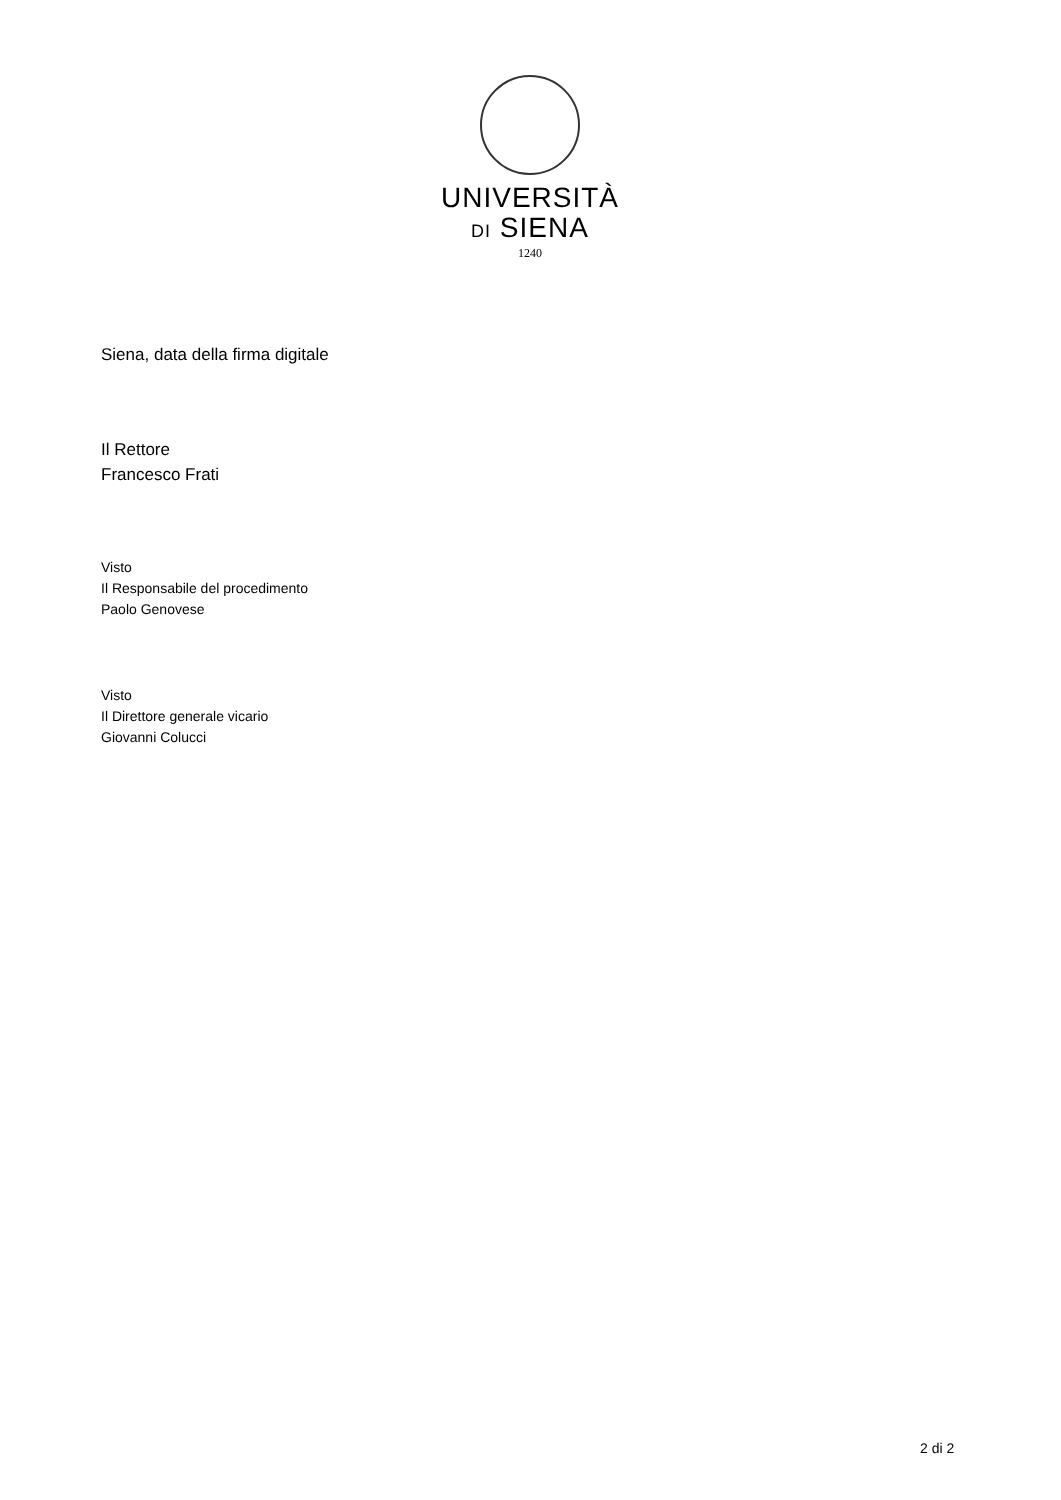UNIVERSITÀ
DI SIENA
1240
Siena, data della firma digitale
Il Rettore
Francesco Frati
Visto
Il Responsabile del procedimento
Paolo Genovese
Visto
Il Direttore generale vicario
Giovanni Colucci
2 di 2